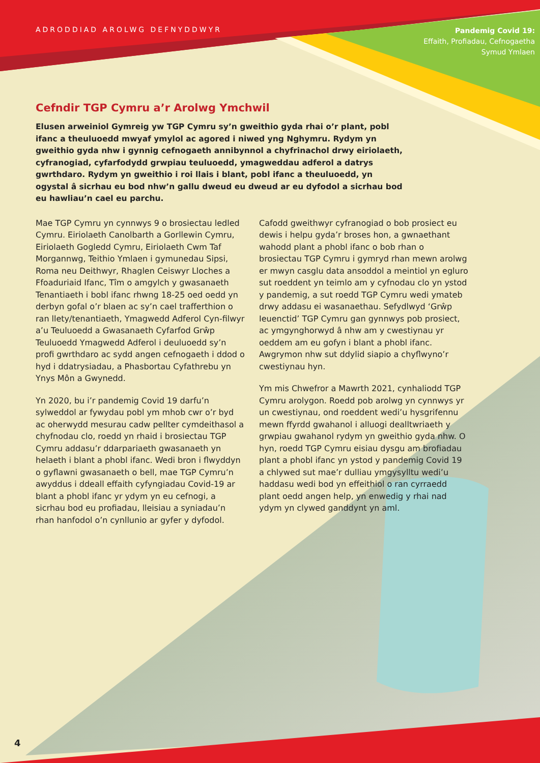ADRODDIAD AROLWG DEFNYDDWYR
Pandemig Covid 19:
Effaith, Profiadau, Cefnogaetha
Symud Ymlaen
Cefndir TGP Cymru a’r Arolwg Ymchwil
Elusen arweiniol Gymreig yw TGP Cymru sy’n gweithio gyda rhai o’r plant, pobl ifanc a theuluoedd mwyaf ymylol ac agored i niwed yng Nghymru. Rydym yn gweithio gyda nhw i gynnig cefnogaeth annibynnol a chyfrinachol drwy eiriolaeth, cyfranogiad, cyfarfodydd grwpiau teuluoedd, ymagweddau adferol a datrys gwrthdaro. Rydym yn gweithio i roi llais i blant, pobl ifanc a theuluoedd, yn ogystal â sicrhau eu bod nhw’n gallu dweud eu dweud ar eu dyfodol a sicrhau bod eu hawliau’n cael eu parchu.
Mae TGP Cymru yn cynnwys 9 o brosiectau ledled Cymru. Eiriolaeth Canolbarth a Gorllewin Cymru, Eiriolaeth Gogledd Cymru, Eiriolaeth Cwm Taf Morgannwg, Teithio Ymlaen i gymunedau Sipsi, Roma neu Deithwyr, Rhaglen Ceiswyr Lloches a Ffoaduriaid Ifanc, Tîm o amgylch y gwasanaeth Tenantiaeth i bobl ifanc rhwng 18-25 oed oedd yn derbyn gofal o’r blaen ac sy’n cael trafferthion o ran llety/tenantiaeth, Ymagwedd Adferol Cyn-filwyr a’u Teuluoedd a Gwasanaeth Cyfarfod Grŵp Teuluoedd Ymagwedd Adferol i deuluoedd sy’n profi gwrthdaro ac sydd angen cefnogaeth i ddod o hyd i ddatrysiadau, a Phasbortau Cyfathrebu yn Ynys Môn a Gwynedd.
Yn 2020, bu i’r pandemig Covid 19 darfu’n sylweddol ar fywydau pobl ym mhob cwr o’r byd ac oherwydd mesurau cadw pellter cymdeithasol a chyfnodau clo, roedd yn rhaid i brosiectau TGP Cymru addasu’r ddarpariaeth gwasanaeth yn helaeth i blant a phobl ifanc. Wedi bron i flwyddyn o gyflawni gwasanaeth o bell, mae TGP Cymru’n awyddus i ddeall effaith cyfyngiadau Covid-19 ar blant a phobl ifanc yr ydym yn eu cefnogi, a sicrhau bod eu profiadau, lleisiau a syniadau’n rhan hanfodol o’n cynllunio ar gyfer y dyfodol.
Cafodd gweithwyr cyfranogiad o bob prosiect eu dewis i helpu gyda’r broses hon, a gwnaethant wahodd plant a phobl ifanc o bob rhan o brosiectau TGP Cymru i gymryd rhan mewn arolwg er mwyn casglu data ansoddol a meintiol yn egluro sut roeddent yn teimlo am y cyfnodau clo yn ystod y pandemig, a sut roedd TGP Cymru wedi ymateb drwy addasu ei wasanaethau. Sefydlwyd ‘Grŵp Ieuenctid’ TGP Cymru gan gynnwys pob prosiect, ac ymgynghorwyd â nhw am y cwestiynau yr oeddem am eu gofyn i blant a phobl ifanc. Awgrymon nhw sut ddylid siapio a chyflwyno’r cwestiynau hyn.
Ym mis Chwefror a Mawrth 2021, cynhaliodd TGP Cymru arolygon. Roedd pob arolwg yn cynnwys yr un cwestiynau, ond roeddent wedi’u hysgrifennu mewn ffyrdd gwahanol i alluogi dealltwriaeth y grwpiau gwahanol rydym yn gweithio gyda nhw. O hyn, roedd TGP Cymru eisiau dysgu am brofiadau plant a phobl ifanc yn ystod y pandemig Covid 19 a chlywed sut mae’r dulliau ymgysylltu wedi’u haddasu wedi bod yn effeithiol o ran cyrraedd plant oedd angen help, yn enwedig y rhai nad ydym yn clywed ganddynt yn aml.
4